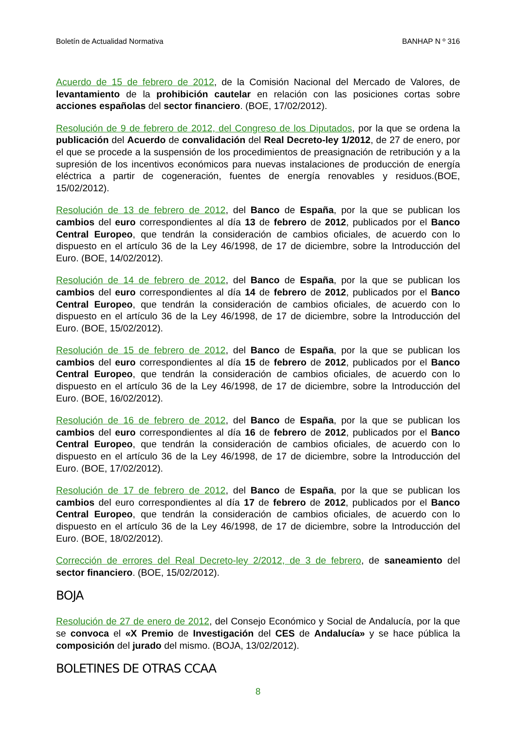Boletín de Actualidad Normativa BANHAP N º 316
Acuerdo de 15 de febrero de 2012, de la Comisión Nacional del Mercado de Valores, de levantamiento de la prohibición cautelar en relación con las posiciones cortas sobre acciones españolas del sector financiero. (BOE, 17/02/2012).
Resolución de 9 de febrero de 2012, del Congreso de los Diputados, por la que se ordena la publicación del Acuerdo de convalidación del Real Decreto-ley 1/2012, de 27 de enero, por el que se procede a la suspensión de los procedimientos de preasignación de retribución y a la supresión de los incentivos económicos para nuevas instalaciones de producción de energía eléctrica a partir de cogeneración, fuentes de energía renovables y residuos.(BOE, 15/02/2012).
Resolución de 13 de febrero de 2012, del Banco de España, por la que se publican los cambios del euro correspondientes al día 13 de febrero de 2012, publicados por el Banco Central Europeo, que tendrán la consideración de cambios oficiales, de acuerdo con lo dispuesto en el artículo 36 de la Ley 46/1998, de 17 de diciembre, sobre la Introducción del Euro. (BOE, 14/02/2012).
Resolución de 14 de febrero de 2012, del Banco de España, por la que se publican los cambios del euro correspondientes al día 14 de febrero de 2012, publicados por el Banco Central Europeo, que tendrán la consideración de cambios oficiales, de acuerdo con lo dispuesto en el artículo 36 de la Ley 46/1998, de 17 de diciembre, sobre la Introducción del Euro. (BOE, 15/02/2012).
Resolución de 15 de febrero de 2012, del Banco de España, por la que se publican los cambios del euro correspondientes al día 15 de febrero de 2012, publicados por el Banco Central Europeo, que tendrán la consideración de cambios oficiales, de acuerdo con lo dispuesto en el artículo 36 de la Ley 46/1998, de 17 de diciembre, sobre la Introducción del Euro. (BOE, 16/02/2012).
Resolución de 16 de febrero de 2012, del Banco de España, por la que se publican los cambios del euro correspondientes al día 16 de febrero de 2012, publicados por el Banco Central Europeo, que tendrán la consideración de cambios oficiales, de acuerdo con lo dispuesto en el artículo 36 de la Ley 46/1998, de 17 de diciembre, sobre la Introducción del Euro. (BOE, 17/02/2012).
Resolución de 17 de febrero de 2012, del Banco de España, por la que se publican los cambios del euro correspondientes al día 17 de febrero de 2012, publicados por el Banco Central Europeo, que tendrán la consideración de cambios oficiales, de acuerdo con lo dispuesto en el artículo 36 de la Ley 46/1998, de 17 de diciembre, sobre la Introducción del Euro. (BOE, 18/02/2012).
Corrección de errores del Real Decreto-ley 2/2012, de 3 de febrero, de saneamiento del sector financiero. (BOE, 15/02/2012).
BOJA
Resolución de 27 de enero de 2012, del Consejo Económico y Social de Andalucía, por la que se convoca el «X Premio de Investigación del CES de Andalucía» y se hace pública la composición del jurado del mismo. (BOJA, 13/02/2012).
BOLETINES DE OTRAS CCAA
8